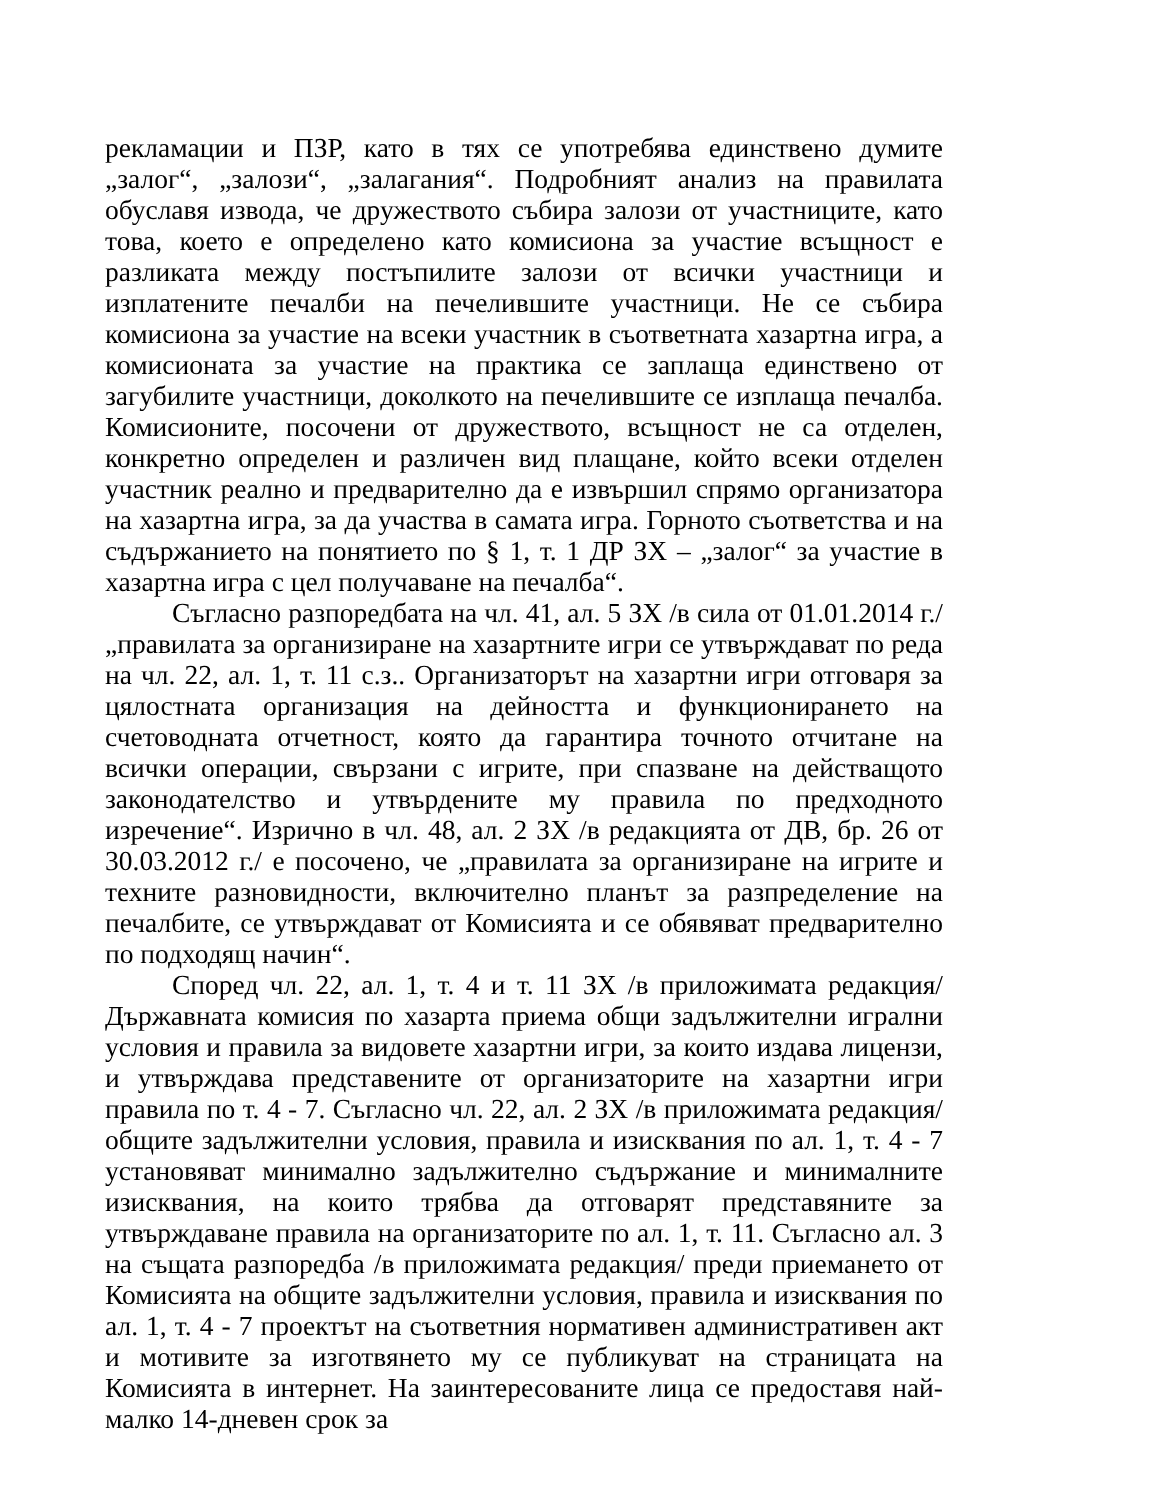рекламации и ПЗР, като в тях се употребява единствено думите „залог“, „залози“, „залагания“. Подробният анализ на правилата обуславя извода, че дружеството събира залози от участниците, като това, което е определено като комисиона за участие всъщност е разликата между постъпилите залози от всички участници и изплатените печалби на печелившите участници. Не се събира комисиона за участие на всеки участник в съответната хазартна игра, а комисионата за участие на практика се заплаща единствено от загубилите участници, доколкото на печелившите се изплаща печалба. Комисионите, посочени от дружеството, всъщност не са отделен, конкретно определен и различен вид плащане, който всеки отделен участник реално и предварително да е извършил спрямо организатора на хазартна игра, за да участва в самата игра. Горното съответства и на съдържанието на понятието по § 1, т. 1 ДР ЗХ – „залог“ за участие в хазартна игра с цел получаване на печалба“.
Съгласно разпоредбата на чл. 41, ал. 5 ЗХ /в сила от 01.01.2014 г./ „правилата за организиране на хазартните игри се утвърждават по реда на чл. 22, ал. 1, т. 11 с.з.. Организаторът на хазартни игри отговаря за цялостната организация на дейността и функционирането на счетоводната отчетност, която да гарантира точното отчитане на всички операции, свързани с игрите, при спазване на действащото законодателство и утвърдените му правила по предходното изречение“. Изрично в чл. 48, ал. 2 ЗХ /в редакцията от ДВ, бр. 26 от 30.03.2012 г./ е посочено, че „правилата за организиране на игрите и техните разновидности, включително планът за разпределение на печалбите, се утвърждават от Комисията и се обявяват предварително по подходящ начин“.
Според чл. 22, ал. 1, т. 4 и т. 11 ЗХ /в приложимата редакция/ Държавната комисия по хазарта приема общи задължителни игрални условия и правила за видовете хазартни игри, за които издава лицензи, и утвърждава представените от организаторите на хазартни игри правила по т. 4 - 7. Съгласно чл. 22, ал. 2 ЗХ /в приложимата редакция/ общите задължителни условия, правила и изисквания по ал. 1, т. 4 - 7 установяват минимално задължително съдържание и минималните изисквания, на които трябва да отговарят представяните за утвърждаване правила на организаторите по ал. 1, т. 11. Съгласно ал. 3 на същата разпоредба /в приложимата редакция/ преди приемането от Комисията на общите задължителни условия, правила и изисквания по ал. 1, т. 4 - 7 проектът на съответния нормативен административен акт и мотивите за изготвянето му се публикуват на страницата на Комисията в интернет. На заинтересованите лица се предоставя най-малко 14-дневен срок за